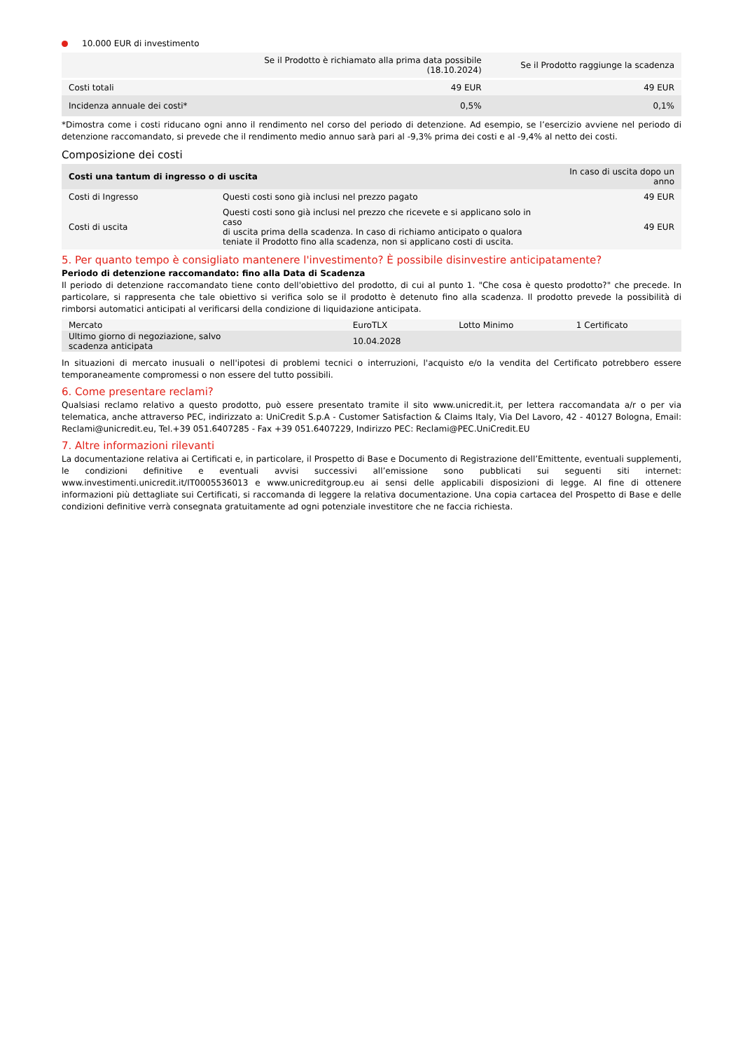10.000 EUR di investimento
| | Se il Prodotto è richiamato alla prima data possibile (18.10.2024) | Se il Prodotto raggiunge la scadenza |
| --- | --- | --- |
| Costi totali | 49 EUR | 49 EUR |
| Incidenza annuale dei costi* | 0,5% | 0,1% |
*Dimostra come i costi riducano ogni anno il rendimento nel corso del periodo di detenzione. Ad esempio, se l’esercizio avviene nel periodo di detenzione raccomandato, si prevede che il rendimento medio annuo sarà pari al -9,3% prima dei costi e al -9,4% al netto dei costi.
Composizione dei costi
| Costi una tantum di ingresso o di uscita | | In caso di uscita dopo un anno |
| --- | --- | --- |
| Costi di Ingresso | Questi costi sono già inclusi nel prezzo pagato | 49 EUR |
| Costi di uscita | Questi costi sono già inclusi nel prezzo che ricevete e si applicano solo in caso di uscita prima della scadenza. In caso di richiamo anticipato o qualora teniate il Prodotto fino alla scadenza, non si applicano costi di uscita. | 49 EUR |
5. Per quanto tempo è consigliato mantenere l'investimento? È possibile disinvestire anticipatamente?
Periodo di detenzione raccomandato: fino alla Data di Scadenza
Il periodo di detenzione raccomandato tiene conto dell'obiettivo del prodotto, di cui al punto 1. "Che cosa è questo prodotto?" che precede. In particolare, si rappresenta che tale obiettivo si verifica solo se il prodotto è detenuto fino alla scadenza. Il prodotto prevede la possibilità di rimborsi automatici anticipati al verificarsi della condizione di liquidazione anticipata.
| Mercato | EuroTLX | Lotto Minimo | 1 Certificato |
| Ultimo giorno di negoziazione, salvo scadenza anticipata | 10.04.2028 | | |
In situazioni di mercato inusuali o nell'ipotesi di problemi tecnici o interruzioni, l'acquisto e/o la vendita del Certificato potrebbero essere temporaneamente compromessi o non essere del tutto possibili.
6. Come presentare reclami?
Qualsiasi reclamo relativo a questo prodotto, può essere presentato tramite il sito www.unicredit.it, per lettera raccomandata a/r o per via telematica, anche attraverso PEC, indirizzato a: UniCredit S.p.A - Customer Satisfaction & Claims Italy, Via Del Lavoro, 42 - 40127 Bologna, Email: Reclami@unicredit.eu, Tel.+39 051.6407285 - Fax +39 051.6407229, Indirizzo PEC: Reclami@PEC.UniCredit.EU
7. Altre informazioni rilevanti
La documentazione relativa ai Certificati e, in particolare, il Prospetto di Base e Documento di Registrazione dell’Emittente, eventuali supplementi, le condizioni definitive e eventuali avvisi successivi all’emissione sono pubblicati sui seguenti siti internet: www.investimenti.unicredit.it/IT0005536013 e www.unicreditgroup.eu ai sensi delle applicabili disposizioni di legge. Al fine di ottenere informazioni più dettagliate sui Certificati, si raccomanda di leggere la relativa documentazione. Una copia cartacea del Prospetto di Base e delle condizioni definitive verrà consegnata gratuitamente ad ogni potenziale investitore che ne faccia richiesta.